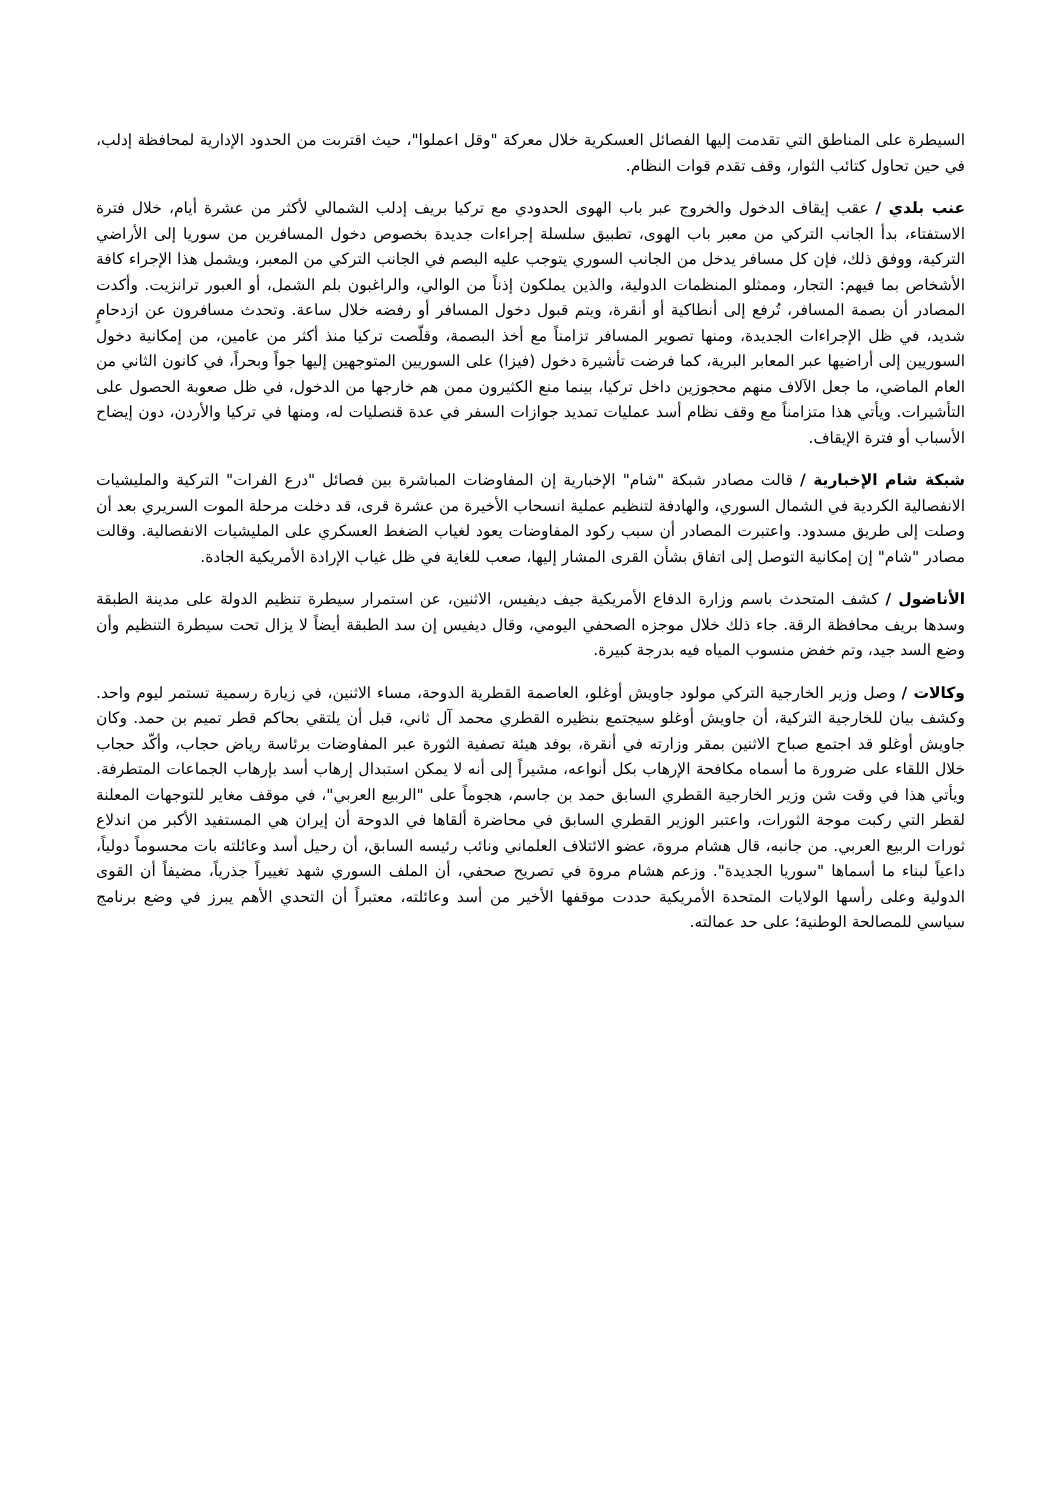السيطرة على المناطق التي تقدمت إليها الفصائل العسكرية خلال معركة "وقل اعملوا"، حيث اقتربت من الحدود الإدارية لمحافظة إدلب، في حين تحاول كتائب الثوار، وقف تقدم قوات النظام.
عنب بلدي / عقب إيقاف الدخول والخروج عبر باب الهوى الحدودي مع تركيا بريف إدلب الشمالي لأكثر من عشرة أيام، خلال فترة الاستفتاء، بدأ الجانب التركي من معبر باب الهوى، تطبيق سلسلة إجراءات جديدة بخصوص دخول المسافرين من سوريا إلى الأراضي التركية، ووفق ذلك، فإن كل مسافر يدخل من الجانب السوري يتوجب عليه البصم في الجانب التركي من المعبر، ويشمل هذا الإجراء كافة الأشخاص بما فيهم: التجار، وممثلو المنظمات الدولية، والذين يملكون إذناً من الوالي، والراغبون بلم الشمل، أو العبور ترانزيت. وأكدت المصادر أن بصمة المسافر، تُرفع إلى أنطاكية أو أنقرة، ويتم قبول دخول المسافر أو رفضه خلال ساعة. وتحدث مسافرون عن ازدحامٍ شديد، في ظل الإجراءات الجديدة، ومنها تصوير المسافر تزامناً مع أخذ البصمة، وقلّصت تركيا منذ أكثر من عامين، من إمكانية دخول السوريين إلى أراضيها عبر المعابر البرية، كما فرضت تأشيرة دخول (فيزا) على السوريين المتوجهين إليها جواً وبحراً، في كانون الثاني من العام الماضي، ما جعل الآلاف منهم محجوزين داخل تركيا، بينما منع الكثيرون ممن هم خارجها من الدخول، في ظل صعوبة الحصول على التأشيرات. ويأتي هذا متزامناً مع وقف نظام أسد عمليات تمديد جوازات السفر في عدة قنصليات له، ومنها في تركيا والأردن، دون إيضاح الأسباب أو فترة الإيقاف.
شبكة شام الإخبارية / قالت مصادر شبكة "شام" الإخبارية إن المفاوضات المباشرة بين فصائل "درع الفرات" التركية والمليشيات الانفصالية الكردية في الشمال السوري، والهادفة لتنظيم عملية انسحاب الأخيرة من عشرة قرى، قد دخلت مرحلة الموت السريري بعد أن وصلت إلى طريق مسدود. واعتبرت المصادر أن سبب ركود المفاوضات يعود لغياب الضغط العسكري على المليشيات الانفصالية. وقالت مصادر "شام" إن إمكانية التوصل إلى اتفاق بشأن القرى المشار إليها، صعب للغاية في ظل غياب الإرادة الأمريكية الجادة.
الأناضول / كشف المتحدث باسم وزارة الدفاع الأمريكية جيف ديفيس، الاثنين، عن استمرار سيطرة تنظيم الدولة على مدينة الطبقة وسدها بريف محافظة الرقة. جاء ذلك خلال موجزه الصحفي اليومي، وقال ديفيس إن سد الطبقة أيضاً لا يزال تحت سيطرة التنظيم وأن وضع السد جيد، وتم خفض منسوب المياه فيه بدرجة كبيرة.
وكالات / وصل وزير الخارجية التركي مولود جاويش أوغلو، العاصمة القطرية الدوحة، مساء الاثنين، في زيارة رسمية تستمر ليوم واحد. وكشف بيان للخارجية التركية، أن جاويش أوغلو سيجتمع بنظيره القطري محمد آل ثاني، قبل أن يلتقي بحاكم قطر تميم بن حمد. وكان جاويش أوغلو قد اجتمع صباح الاثنين بمقر وزارته في أنقرة، بوفد هيئة تصفية الثورة عبر المفاوضات برئاسة رياض حجاب، وأكّد حجاب خلال اللقاء على ضرورة ما أسماه مكافحة الإرهاب بكل أنواعه، مشيراً إلى أنه لا يمكن استبدال إرهاب أسد بإرهاب الجماعات المتطرفة. ويأتي هذا في وقت شن وزير الخارجية القطري السابق حمد بن جاسم، هجوماً على "الربيع العربي"، في موقف مغاير للتوجهات المعلنة لقطر التي ركبت موجة الثورات، واعتبر الوزير القطري السابق في محاضرة ألقاها في الدوحة أن إيران هي المستفيد الأكبر من اندلاع ثورات الربيع العربي. من جانبه، قال هشام مروة، عضو الائتلاف العلماني ونائب رئيسه السابق، أن رحيل أسد وعائلته بات محسوماً دولياً، داعياً لبناء ما أسماها "سوريا الجديدة". وزعم هشام مروة في تصريح صحفي، أن الملف السوري شهد تغييراً جذرياً، مضيفاً أن القوى الدولية وعلى رأسها الولايات المتحدة الأمريكية حددت موقفها الأخير من أسد وعائلته، معتبراً أن التحدي الأهم يبرز في وضع برنامج سياسي للمصالحة الوطنية؛ على حد عمالته.